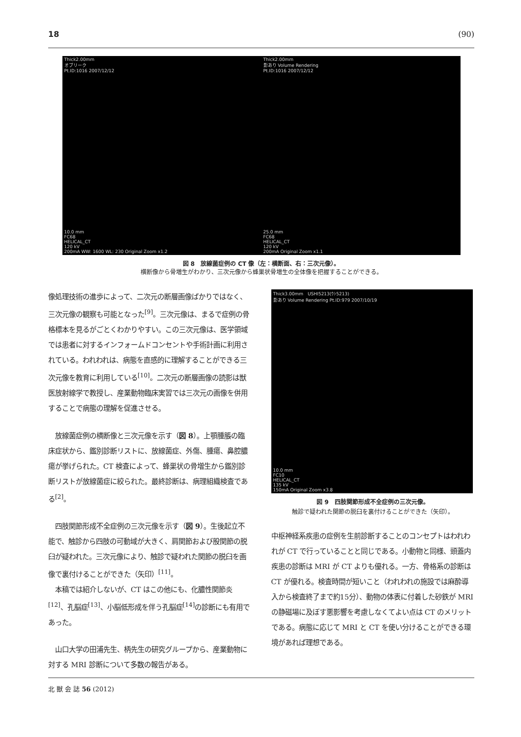18 (90)
Thick2.00mm
オブリーク
Pt.ID:1016 2007/12/12
10.0 mm
FC68
HELICAL_CT
120 kV
200mA WW: 1600 WL: 230 Original Zoom x1.2
Thick2.00mm
影あり Volume Rendering
Pt.ID:1016 2007/12/12
25.0 mm
FC68
HELICAL_CT
120 kV
200mA Original Zoom x1.1
図 8　放線菌症例の CT 像（左：横断面、右：三次元像）。
横断像から骨増生がわかり、三次元像から蜂巣状骨増生の全体像を把握することができる。
像処理技術の進歩によって、二次元の断層画像ばかりではなく、三次元像の観察も可能となった<sup>[9]</sup>。三次元像は、まるで症例の骨格標本を見るがごとくわかりやすい。この三次元像は、医学領域では患者に対するインフォームドコンセントや手術計画に利用されている。われわれは、病態を直感的に理解することができる三次元像を教育に利用している<sup>[10]</sup>。二次元の断層画像の読影は獣医放射線学で教授し、産業動物臨床実習では三次元の画像を併用することで病態の理解を促進させる。
　放線菌症例の横断像と三次元像を示す（図 8）。上顎腫脹の臨床症状から、鑑別診断リストに、放線菌症、外傷、腫瘍、鼻腔膿瘍が挙げられた。CT 検査によって、蜂巣状の骨増生から鑑別診断リストが放線菌症に絞られた。最終診断は、病理組織検査である<sup>[2]</sup>。
　四肢関節形成不全症例の三次元像を示す（図 9）。生後起立不能で、触診から四肢の可動域が大きく、肩関節および股関節の脱臼が疑われた。三次元像により、触診で疑われた関節の脱臼を画像で裏付けることができた（矢印）<sup>[11]</sup>。
　本稿では紹介しないが、CT はこの他にも、化膿性関節炎<sup>[12]</sup>、孔脳症<sup>[13]</sup>、小脳低形成を伴う孔脳症<sup>[14]</sup>の診断にも有用であった。
　山口大学の田浦先生、柄先生の研究グループから、産業動物に対する MRI 診断について多数の報告がある。
Thick3.00mm　USHI5213(ｳｼ5213)
影あり Volume Rendering Pt.ID:979 2007/10/19
10.0 mm
FC10
HELICAL_CT
135 kV
150mA Original Zoom x3.8
図 9　四肢関節形成不全症例の三次元像。
触診で疑われた関節の脱臼を裏付けることができた（矢印）。
中枢神経系疾患の症例を生前診断することのコンセプトはわれわれが CT で行っていることと同じである。小動物と同様、頭蓋内疾患の診断は MRI が CT よりも優れる。一方、骨格系の診断は CT が優れる。検査時間が短いこと（われわれの施設では麻酔導入から検査終了まで約15分）、動物の体表に付着した砂鉄が MRI の静磁場に及ぼす悪影響を考慮しなくてよい点は CT のメリットである。病態に応じて MRI と CT を使い分けることができる環境があれば理想である。
北 獣 会 誌 56 (2012)